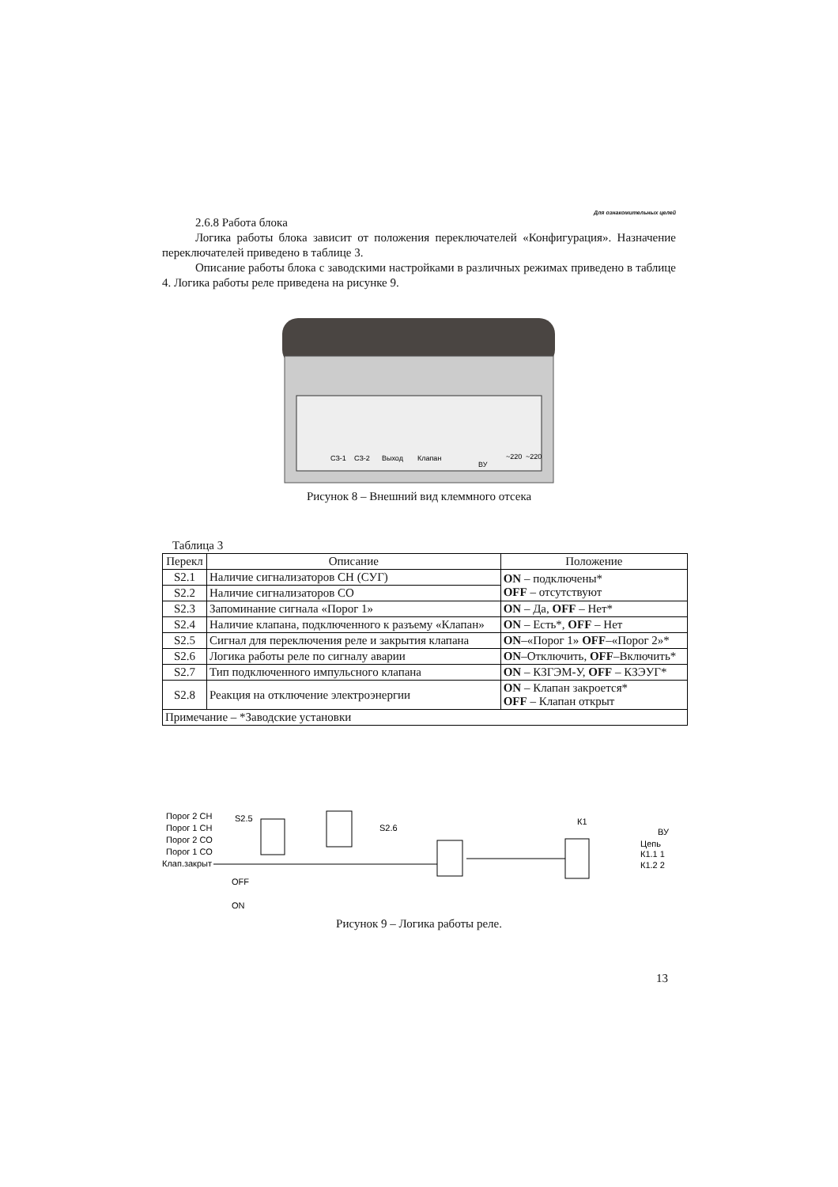Для ознакомительных целей
2.6.8 Работа блока
Логика работы блока зависит от положения переключателей «Конфигурация». Назначение переключателей приведено в таблице 3.
Описание работы блока с заводскими настройками в различных режимах приведено в таблице 4. Логика работы реле приведена на рисунке 9.
СЗ-1
СЗ-2
Выход
Клапан
ВУ
~220
~220
Рисунок 8 – Внешний вид клеммного отсека
Таблица 3
| Перекл | Описание | Положение |
| --- | --- | --- |
| S2.1 | Наличие сигнализаторов СН (СУГ) | ON – подключены* OFF – отсутствуют |
| S2.2 | Наличие сигнализаторов СО | |
| S2.3 | Запоминание сигнала «Порог 1» | ON – Да, OFF – Нет* |
| S2.4 | Наличие клапана, подключенного к разъему «Клапан» | ON – Есть*, OFF – Нет |
| S2.5 | Сигнал для переключения реле и закрытия клапана | ON –«Порог 1» OFF –«Порог 2»* |
| S2.6 | Логика работы реле по сигналу аварии | ON –Отключить, OFF –Включить* |
| S2.7 | Тип подключенного импульсного клапана | ON – КЗГЭМ-У, OFF – КЗЭУГ* |
| S2.8 | Реакция на отключение электроэнергии | ON – Клапан закроется* OFF – Клапан открыт |
| Примечание – *Заводские установки | | |
Порог 2 СН
Порог 1 СН
Порог 2 СО
Порог 1 СО
Клап.закрыт
S2.5
S2.6
К1
ВУ
Цепь
К1.1 1
К1.2 2
OFF
ON
Рисунок 9 – Логика работы реле.
13